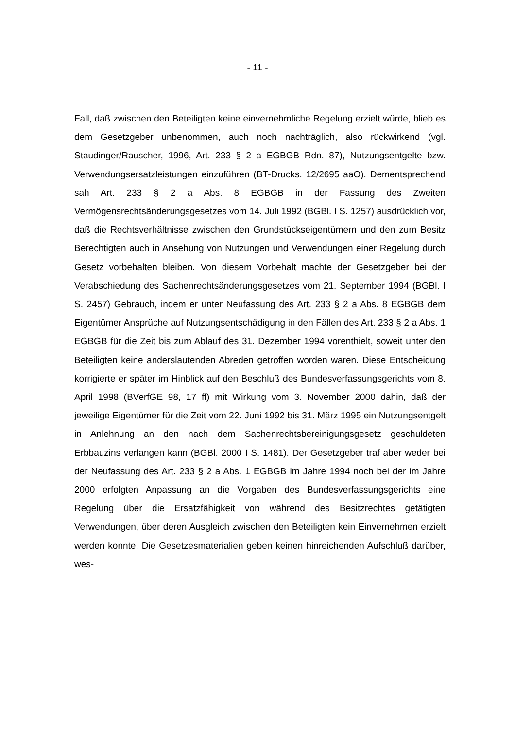- 11 -
Fall, daß zwischen den Beteiligten keine einvernehmliche Regelung erzielt würde, blieb es dem Gesetzgeber unbenommen, auch noch nachträglich, also rückwirkend (vgl. Staudinger/Rauscher, 1996, Art. 233 § 2 a EGBGB Rdn. 87), Nutzungsentgelte bzw. Verwendungsersatzleistungen einzuführen (BT-Drucks. 12/2695 aaO). Dementsprechend sah Art. 233 § 2 a Abs. 8 EGBGB in der Fassung des Zweiten Vermögensrechtsänderungsgesetzes vom 14. Juli 1992 (BGBl. I S. 1257) ausdrücklich vor, daß die Rechtsverhältnisse zwischen den Grundstückseigentümern und den zum Besitz Berechtigten auch in Ansehung von Nutzungen und Verwendungen einer Regelung durch Gesetz vorbehalten bleiben. Von diesem Vorbehalt machte der Gesetzgeber bei der Verabschiedung des Sachenrechtsänderungsgesetzes vom 21. September 1994 (BGBl. I S. 2457) Gebrauch, indem er unter Neufassung des Art. 233 § 2 a Abs. 8 EGBGB dem Eigentümer Ansprüche auf Nutzungsentschädigung in den Fällen des Art. 233 § 2 a Abs. 1 EGBGB für die Zeit bis zum Ablauf des 31. Dezember 1994 vorenthielt, soweit unter den Beteiligten keine anderslautenden Abreden getroffen worden waren. Diese Entscheidung korrigierte er später im Hinblick auf den Beschluß des Bundesverfassungsgerichts vom 8. April 1998 (BVerfGE 98, 17 ff) mit Wirkung vom 3. November 2000 dahin, daß der jeweilige Eigentümer für die Zeit vom 22. Juni 1992 bis 31. März 1995 ein Nutzungsentgelt in Anlehnung an den nach dem Sachenrechtsbereinigungsgesetz geschuldeten Erbbauzins verlangen kann (BGBl. 2000 I S. 1481). Der Gesetzgeber traf aber weder bei der Neufassung des Art. 233 § 2 a Abs. 1 EGBGB im Jahre 1994 noch bei der im Jahre 2000 erfolgten Anpassung an die Vorgaben des Bundesverfassungsgerichts eine Regelung über die Ersatzfähigkeit von während des Besitzrechtes getätigten Verwendungen, über deren Ausgleich zwischen den Beteiligten kein Einvernehmen erzielt werden konnte. Die Gesetzesmaterialien geben keinen hinreichenden Aufschluß darüber, wes-